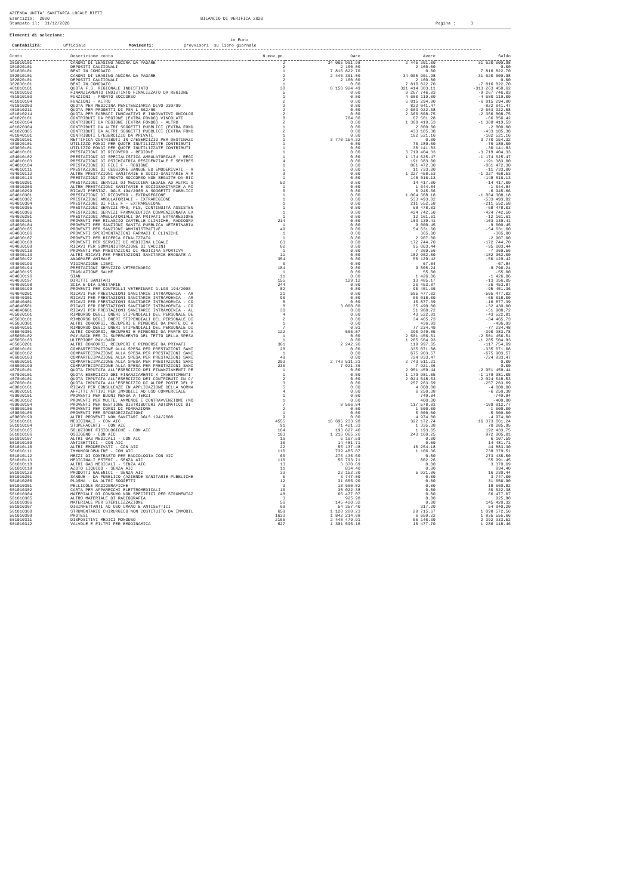AZIENDA UNITA' SANITARIA LOCALE RIETI
Esercizio: 2020 BILANCIO DI VERIFICA 2020
Stampato il: 31/12/2020 Pagina : 3
Elementi di selezione:
in Euro
Contabilità: ufficiale Movimenti: provvisori su libro giornale
| Conto | Descrizione conto | N.mov.pn. | Dare | Avere | Saldo |
| --- | --- | --- | --- | --- | --- |
| 301010101 | CANONI DI LEASING ANCORA DA PAGARE | 2 | 34 065 901.98 | 2 445 301.00 | 31 620 600.98 |
| 301020101 | DEPOSITI CAUZIONALI | 2 | 2 160.00 | 2 160.00 | 0.00 |
| 301030101 | BENI IN COMODATO | 1 | 7 816 822.70 | 0.00 | 7 816 822.70 |
| 302010101 | CANONI DI LEASING ANCORA DA PAGARE | 2 | 2 445 301.00 | 34 065 901.98 | -31 620 600.98 |
| 302020101 | DEPOSITI CAUZIONALI | 2 | 2 160.00 | 2 160.00 | 0.00 |
| 302030101 | BENI IN COMODATO | 1 | 0.00 | 7 816 822.70 | -7 816 822.70 |
| 401010101 | QUOTA F.S. REGIONALE INDISTINTO | 38 | 8 150 924.49 | 321 414 383.11 | -313 263 458.62 |
| 401010102 | FINANZIAMENTO INDISTINTO FINALIZZATO DA REGIONE | 5 | 0.00 | 9 267 746.03 | -9 267 746.03 |
| 401010103 | FUNZIONI - PRONTO SOCCORSO | 1 | 0.00 | 4 680 119.00 | -4 680 119.00 |
| 401010104 | FUNZIONI - ALTRO | 2 | 0.00 | 6 815 294.00 | -6 815 294.00 |
| 401010203 | QUOTA PER MEDICINA PENITENZIARIA DLVO 230/99 | 2 | 0.00 | 822 041.47 | -822 041.47 |
| 401010211 | QUOTA PER PROGETTI DI PSN L 662/96 | 2 | 0.00 | 2 663 922.58 | -2 663 922.58 |
| 401010214 | QUOTA PER FARMACI INNOVATIVI E INNOVATIVI ONCOLOG | 2 | 0.00 | 2 366 808.75 | -2 366 808.75 |
| 401020101 | CONTRIBUTI DA REGIONE (EXTRA FONDO) VINCOLATI | 8 | 704.86 | 67 561.28 | -66 856.42 |
| 401020104 | CONTRIBUTI DA REGIONE (EXTRA FONDO) - ALTRO | 2 | 0.00 | 1 308 419.53 | -1 308 419.53 |
| 401020304 | CONTRIBUTI DA ALTRI SOGGETTI PUBBLICI (EXTRA FOND | 1 | 0.00 | 2 800.00 | -2 800.00 |
| 401020305 | CONTRIBUTI DA ALTRI SOGGETTI PUBBLICI (EXTRA FOND | 2 | 0.00 | 433 185.38 | -433 185.38 |
| 401040101 | CONTRIBUTI C/ESERCIZIO DA PRIVATI | 1 | 0.00 | 102 521.16 | -102 521.16 |
| 402010101 | RETTIFICA CONTRIBUTI IN C/ESERCIZIO PER DESTINAZI | 1 | 3 770 154.32 | 0.00 | 3 770 154.32 |
| 403020101 | UTILIZZO FONDI PER QUOTE INUTILIZZATE CONTRIBUTI | 1 | 0.00 | 76 189.00 | -76 189.00 |
| 403030101 | UTILIZZO FONDI PER QUOTE INUTILIZZATE CONTRIBUTI | 1 | 0.00 | 30 141.83 | -30 141.83 |
| 404010101 | PRESTAZIONI DI RICOVERO - REGIONE | 1 | 0.00 | 3 719 404.33 | -3 719 404.33 |
| 404010102 | PRESTAZIONI DI SPECIALISTICA AMBULATORIALE - REGI | 1 | 0.00 | 1 174 625.47 | -1 174 625.47 |
| 404010103 | PRESTAZIONI DI PSICHIATRIA RESIDENZIALE E SEMIRES | 4 | 0.00 | 191 383.00 | -191 383.00 |
| 404010104 | PRESTAZIONI DI FILE F - REGIONE | 1 | 0.00 | 861 472.30 | -861 472.30 |
| 404010111 | PRESTAZIONI DI CESSIONE SANGUE ED EMODERIVATI - R | 5 | 0.00 | 11 733.00 | -11 733.00 |
| 404010112 | ALTRE PRESTAZIONI SANITARIE E SOCIO-SANITARIE A R | 9 | 0.00 | 1 327 458.53 | -1 327 458.53 |
| 404010113 | PRESTAZIONI DI PRONTO SOCCORSO NON SEGUITE DA RIC | 1 | 0.00 | 148 016.13 | -148 016.13 |
| 404010201 | PRESTAZIONI SERVIZI DI MEDICINA LEGALE AD ALTRI S | 52 | 0.00 | 14 417.00 | -14 417.00 |
| 404010203 | ALTRE PRESTAZIONI SANITARIE E SOCIOSANITARIE A RI | 1 | 0.00 | 1 644.84 | -1 644.84 |
| 404010299 | RICAVI PRESTAZ. DGLS 194/2008 A SOGGETTI PUBBLICI | 6 | 0.00 | 6 945.66 | -6 945.66 |
| 404010301 | PRESTAZIONI DI RICOVERO - EXTRAREGIONE | 1 | 0.00 | 1 064 308.18 | -1 064 308.18 |
| 404010302 | PRESTAZIONI AMBULATORIALI - EXTRAREGIONE | 1 | 0.00 | 533 493.02 | -533 493.02 |
| 404010304 | PRESTAZIONI DI FILE F - EXTRAREGIONE | 1 | 0.00 | 211 552.58 | -211 552.58 |
| 404010305 | PRESTAZIONI SERVIZI MMG, PLS, CONTINUITÀ ASSISTEN | 1 | 0.00 | 68 478.03 | -68 478.03 |
| 404010306 | PRESTAZIONI SERVIZI FARMACEUTICA CONVENZIONATA EX | 1 | 0.00 | 424 742.50 | -424 742.50 |
| 404020201 | PRESTAZIONI AMBULATORIALI DA PRIVATI EXTRAREGIONE | 1 | 0.00 | 12 161.61 | -12 161.61 |
| 404030101 | PROVENTI PER RILASCIO CARTELLE CLINICHE, RADIOGRA | 214 | 0.00 | 103 139.41 | -103 139.41 |
| 404030104 | PROVENTI PER SANZIONI SANITÀ PUBBLICA VETERINARIA | 1 | 0.00 | 9 000.45 | -9 000.45 |
| 404030105 | PROVENTI PER SANZIONI AMMINISTRATIVE | 49 | 0.00 | 54 631.60 | -54 631.60 |
| 404030106 | PROVENTI SPERIMENTAZIONI FARMACI E CLINICHE | 1 | 0.00 | 365.00 | -365.00 |
| 404030107 | PROVENTI PER RICERCA FINALIZZATA | 1 | 0.00 | 2 907.00 | -2 907.00 |
| 404030108 | PROVENTI PER SERVIZI DI MEDICINA LEGALE | 63 | 0.00 | 172 744.70 | -172 744.70 |
| 404030109 | RICAVI PER SOMMINISTRAZIONE DI VACCINI | 62 | 0.00 | 95 003.44 | -95 003.44 |
| 404030110 | PROVENTI PER PRESTAZIONI DI MEDICINA SPORTIVA | 1 | 0.00 | 7 369.56 | -7 369.56 |
| 404030113 | ALTRI RICAVI PER PRESTAZIONI SANITARIE EROGATE A | 11 | 0.00 | 182 962.00 | -182 962.00 |
| 404030192 | ANAGRAFE ANIMALE | 354 | 0.00 | 50 129.42 | -50 129.42 |
| 404030193 | VIDIMAZIONE LIBRI | 6 | 0.00 | 67.84 | -67.84 |
| 404030194 | PRESTAZIONI SERVIZIO VETERINARIO | 184 | 9.00 | 9 805.24 | -9 796.24 |
| 404030195 | TRASLAZIONE SALME | 1 | 0.00 | 55.00 | -55.00 |
| 404030196 | SIAN | 11 | 0.00 | 1 426.06 | -1 426.06 |
| 404030197 | DIRITTI SANITARI | 155 | 129.12 | 13 485.17 | -13 356.05 |
| 404030198 | SCIA E DIA SANITARIE | 244 | 0.00 | 26 453.87 | -26 453.87 |
| 404030199 | PROVENTI PER CONTROLLI VETERINARI D.LGS 194/2008 | 82 | 0.00 | 95 451.36 | -95 451.36 |
| 404040201 | RICAVI PER PRESTAZIONI SANITARIE INTRAMOENIA - AR | 21 | 0.00 | 505 477.02 | -505 477.02 |
| 404040301 | RICAVI PER PRESTAZIONI SANITARIE INTRAMOENIA - AR | 90 | 0.00 | 65 018.00 | -65 018.00 |
| 404040401 | RICAVI PER PRESTAZIONI SANITARIE INTRAMOENIA - CO | 8 | 0.00 | 16 877.39 | -16 877.39 |
| 404040501 | RICAVI PER PRESTAZIONI SANITARIE INTRAMOENIA - CO | 8 | 3 060.00 | 35 490.00 | -32 430.00 |
| 404040601 | RICAVI PER PRESTAZIONI SANITARIE INTRAMOENIA - AL | 30 | 0.00 | 51 988.72 | -51 988.72 |
| 405020101 | RIMBORSO DEGLI ONERI STIPENDIALI DEL PERSONALE DE | 4 | 0.00 | 43 522.81 | -43 522.81 |
| 405030101 | RIMBORSO DEGLI ONERI STIPENDIALI DEL PERSONALE DI | 2 | 0.00 | 34 465.73 | -34 465.73 |
| 405030301 | ALTRI CONCORSI, RECUPERI E RIMBORSI DA PARTE DI A | 1 | 0.00 | 436.93 | -436.93 |
| 405040101 | RIMBORSO DEGLI ONERI STIPENDIALI DEL PERSONALE DI | 7 | 0.01 | 77 234.49 | -77 234.48 |
| 405040301 | ALTRI CONCORSI, RECUPERI E RIMBORSI DA PARTE DI A | 122 | 566.07 | 390 949.85 | -390 383.78 |
| 405050102 | PAY-BACK PER IL SUPERAMENTO DEL TETTO DELLA SPESA | 1 | 0.00 | 2 501 456.51 | -2 501 456.51 |
| 405050103 | ULTERIORE PAY-BACK | 1 | 0.00 | 1 285 504.93 | -1 285 504.93 |
| 405050201 | ALTRI CONCORSI, RECUPERI E RIMBORSI DA PRIVATI | 361 | 2 242.96 | 119 997.65 | -117 754.69 |
| 406010101 | COMPARTECIPAZIONE ALLA SPESA PER PRESTAZIONI SANI | 28 | 0.00 | 335 071.08 | -335 071.08 |
| 406010102 | COMPARTECIPAZIONE ALLA SPESA PER PRESTAZIONI SANI | 1 | 0.00 | 675 903.57 | -675 903.57 |
| 406010103 | COMPARTECIPAZIONE ALLA SPESA PER PRESTAZIONI SANI | 49 | 0.00 | 724 833.47 | -724 833.47 |
| 406030101 | COMPARTECIPAZIONE ALLA SPESA PER PRESTAZIONI SANI | 293 | 2 743 511.21 | 2 743 511.21 | 0.00 |
| 406030199 | COMPARTECIPAZIONE ALLA SPESA PER PRESTAZIONI SANI | 235 | 7 921.36 | 7 921.36 | 0.00 |
| 407010101 | QUOTA IMPUTATA ALL'ESERCIZIO DEI FINANZIAMENTI PE | 1 | 0.00 | 2 951 459.44 | -2 951 459.44 |
| 407020101 | QUOTA ESERCIZIO DEI FINANZIAMENTI X INVESTIMENTI | 1 | 0.00 | 1 179 981.05 | -1 179 981.05 |
| 407040101 | QUOTA IMPUTATA ALL'ESERCIZIO DEI CONTRIBUTI IN C/ | 2 | 0.00 | 2 024 548.53 | -2 024 548.53 |
| 407060101 | QUOTA IMPUTATA ALL'ESERCIZIO DI ALTRE POSTE DEL P | 3 | 0.00 | 257 263.69 | -257 263.69 |
| 409010101 | RICAVI PER CONSULENZE IN APPLICAZIONE DELLA NORMA | 5 | 0.00 | 4 000.00 | -4 000.00 |
| 409020101 | AFFITTI ATTIVI PER IMMOBILI AD USO COMMERCIALE | 4 | 0.00 | 6 250.38 | -6 250.38 |
| 409030101 | PROVENTI PER BUONI MENSA A TERZI | 1 | 0.00 | 749.84 | -749.84 |
| 409030102 | PROVENTI PER MULTE, AMMENDE E CONTRAVVENZIONI (NO | 1 | 0.00 | 400.00 | -400.00 |
| 409030104 | PROVENTI PER GESTIONE DISTRIBUTORI AUTOMATICI DI | 7 | 8 566.04 | 117 578.81 | -109 012.77 |
| 409030105 | PROVENTI PER CORSI DI FORMAZIONE | 2 | 0.00 | 1 500.00 | -1 500.00 |
| 409030106 | PROVENTI PER SPONSORIZZAZIONI | 1 | 0.00 | 5 000.00 | -5 000.00 |
| 409030199 | ALTRI PROVENTI NON SANITARI DGLS 194/2008 | 9 | 0.00 | 4 974.00 | -4 974.00 |
| 501010101 | MEDICINALI - CON AIC | 4555 | 16 695 233.98 | 322 172.74 | 16 373 061.24 |
| 501010104 | STUPEFACENTI - CON AIC | 91 | 71 421.33 | 1 335.38 | 70 085.95 |
| 501010105 | SOLUZIONI FISIOLOGICHE - CON AIC | 164 | 193 627.40 | 1 193.65 | 192 433.75 |
| 501010106 | OSSIGENO - CON AIC | 103 | 1 216 065.26 | 243 160.25 | 972 905.01 |
| 501010107 | ALTRI GAS MEDICALI - CON AIC | 16 | 6 107.59 | 0.00 | 6 107.59 |
| 501010109 | ANTISETTICI - CON AIC | 16 | 14 481.71 | 0.00 | 14 481.71 |
| 501010110 | ALTRI EMODERIVATI - CON AIC | 22 | 55 137.48 | 10 254.18 | 44 883.30 |
| 501010111 | IMMUNOGLOBULINE - CON AIC | 110 | 739 485.87 | 1 106.36 | 738 379.51 |
| 501010112 | MEZZI DI CONTRASTO PER RADIOLOGIA CON AIC | 60 | 273 435.50 | 0.00 | 273 435.50 |
| 501010113 | MEDICINALI ESTERI - SENZA AIC | 110 | 56 793.71 | 802.26 | 55 991.45 |
| 501010118 | ALTRI GAS MEDICALI - SENZA AIC | 13 | 3 370.69 | 0.00 | 3 370.69 |
| 501010119 | AZOTO LIQUIDO - SENZA AIC | 11 | 834.40 | 0.00 | 834.40 |
| 501010120 | PRODOTTI GALENICI - SENZA AIC | 33 | 22 152.30 | 5 921.86 | 16 230.44 |
| 501010201 | SANGUE - DA PUBBLICO (AZIENDE SANITARIE PUBBLICHE | 5 | 3 747.00 | 0.00 | 3 747.00 |
| 501010206 | PLASMA - DA ALTRI SOGGETTI | 12 | 31 656.90 | 0.00 | 31 656.90 |
| 501010301 | PELLICOLE RADIOGRAFICHE | 3 | 18 660.82 | 0.00 | 18 660.82 |
| 501010302 | CARTA PER APPARECCHI ELETTROMEDICALI | 16 | 30 022.38 | 0.00 | 30 022.38 |
| 501010304 | MATERIALI DI CONSUMO NON SPECIFICI PER STRUMENTAZ | 48 | 66 477.07 | 0.00 | 66 477.07 |
| 501010305 | ALTRO MATERIALE DI RADIOGRAFIA | 3 | 925.98 | 0.00 | 925.98 |
| 501010306 | MATERIALE PER STERILIZZAZIONE | 56 | 145 420.32 | 0.00 | 145 420.32 |
| 501010307 | DISINFETTANTI AD USO UMANO E ANTISETTICI | 68 | 54 357.40 | 317.20 | 54 040.20 |
| 501010308 | STRUMENTARIO CHIRURGICO NON COSTITUITO DA IMMOBIL | 659 | 1 128 288.23 | 29 715.67 | 1 098 572.56 |
| 501010309 | PROTESI | 1633 | 1 842 214.88 | 6 659.22 | 1 835 555.66 |
| 501010311 | DISPOSITIVI MEDICI MONOUSO | 2166 | 2 448 479.91 | 56 146.39 | 2 392 333.52 |
| 501010312 | VALVOLE E FILTRI PER EMODINAMICA | 627 | 1 301 596.16 | 15 477.70 | 1 286 118.46 |